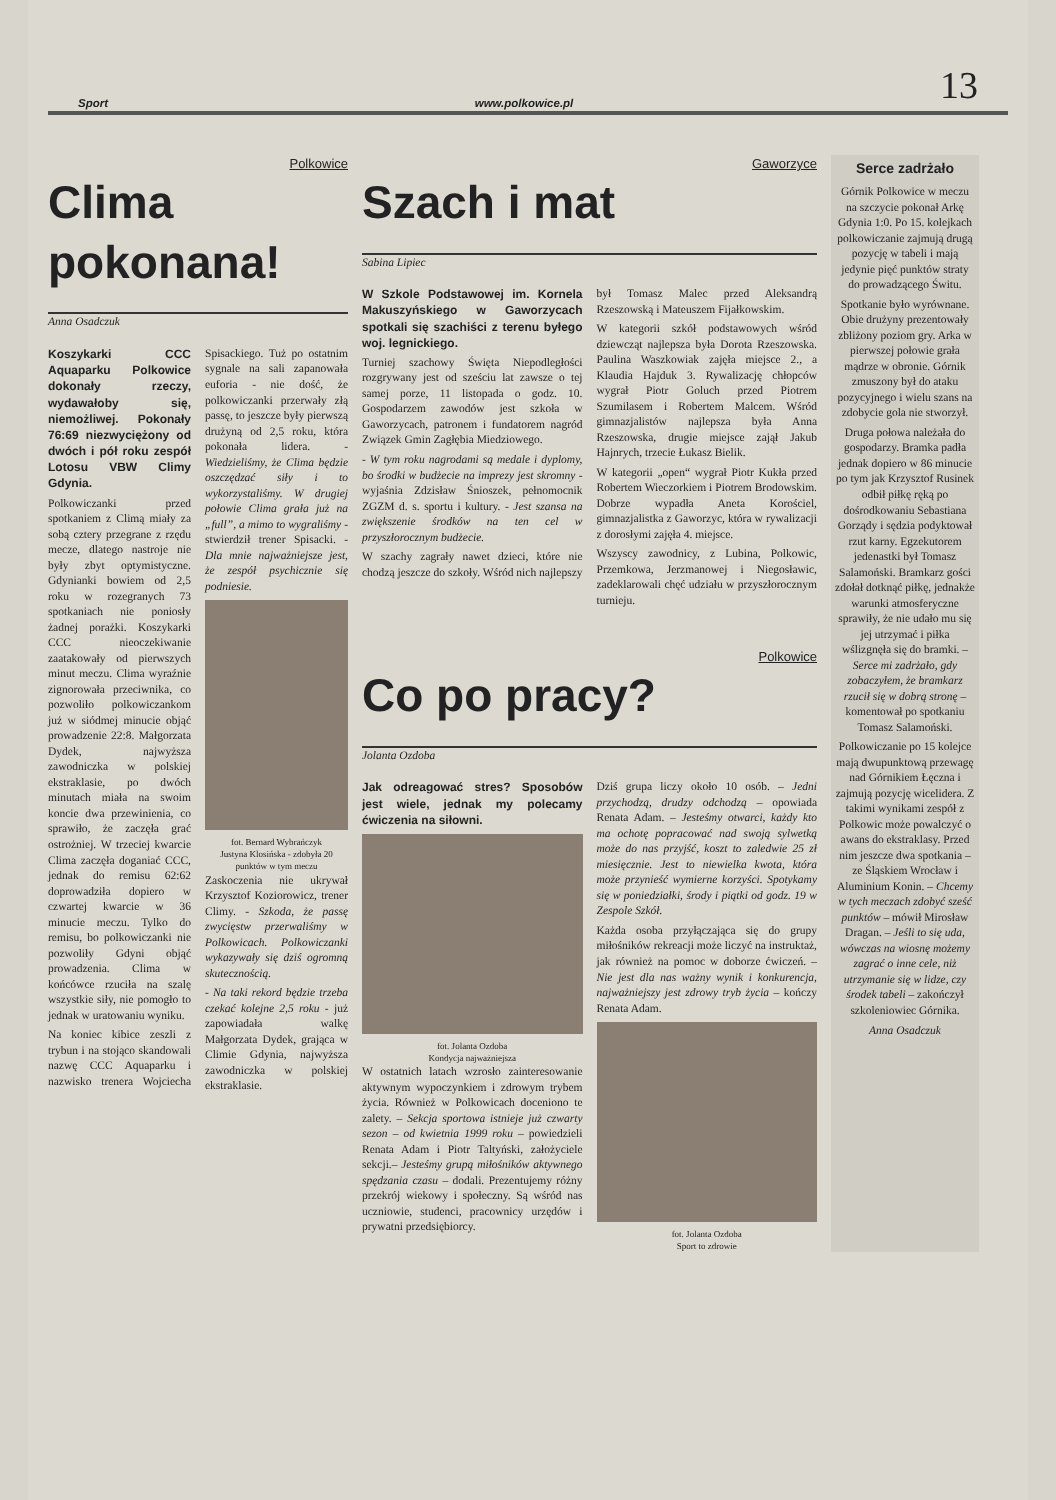Sport www.polkowice.pl 13
Polkowice
Clima
pokonana!
Anna Osadczuk
Koszykarki CCC Aquaparku Polkowice dokonały rzeczy, wydawałoby się, niemożliwej. Pokonały 76:69 niezwyciężony od dwóch i pół roku zespół Lotosu VBW Climy Gdynia.
Polkowiczanki przed spotkaniem z Climą miały za sobą cztery przegrane z rzędu mecze, dlatego nastroje nie były zbyt optymistyczne. Gdynianki bowiem od 2,5 roku w rozegranych 73 spotkaniach nie poniosły żadnej porażki. Koszykarki CCC nieoczekiwanie zaatakowały od pierwszych minut meczu. Clima wyraźnie zignorowała przeciwnika, co pozwoliło polkowiczankom już w siódmej minucie objąć prowadzenie 22:8. Małgorzata Dydek, najwyższa zawodniczka w polskiej ekstraklasie, po dwóch minutach miała na swoim koncie dwa przewinienia, co sprawiło, że zaczęła grać ostrożniej. W trzeciej kwarcie Clima zaczęła doganiać CCC, jednak do remisu 62:62 doprowadziła dopiero w czwartej kwarcie w 36 minucie meczu. Tylko do remisu, bo polkowiczanki nie pozwoliły Gdyni objąć prowadzenia. Clima w końcówce rzuciła na szalę wszystkie siły, nie pomogło to jednak w uratowaniu wyniku.
Na koniec kibice zeszli z trybun i na stojąco skandowali nazwę CCC Aquaparku i nazwisko trenera Wojciecha Spisackiego. Tuż po ostatnim sygnale na sali zapanowała euforia - nie dość, że polkowiczanki przerwały złą passę, to jeszcze były pierwszą drużyną od 2,5 roku, która pokonała lidera. - Wiedzieliśmy, że Clima będzie oszczędzać siły i to wykorzystaliśmy. W drugiej połowie Clima grała już na „full”, a mimo to wygraliśmy - stwierdził trener Spisacki. - Dla mnie najważniejsze jest, że zespół psychicznie się podniesie.
fot. Bernard Wybrańczyk
Justyna Klosińska - zdobyła 20 punktów w tym meczu
Zaskoczenia nie ukrywał Krzysztof Koziorowicz, trener Climy. - Szkoda, że passę zwycięstw przerwaliśmy w Polkowicach. Polkowiczanki wykazywały się dziś ogromną skutecznością.
- Na taki rekord będzie trzeba czekać kolejne 2,5 roku - już zapowiadała walkę Małgorzata Dydek, grająca w Climie Gdynia, najwyższa zawodniczka w polskiej ekstraklasie.
Gaworzyce
Szach i mat
Sabina Lipiec
W Szkole Podstawowej im. Kornela Makuszyńskiego w Gaworzycach spotkali się szachiści z terenu byłego woj. legnickiego.
Turniej szachowy Święta Niepodległości rozgrywany jest od sześciu lat zawsze o tej samej porze, 11 listopada o godz. 10. Gospodarzem zawodów jest szkoła w Gaworzycach, patronem i fundatorem nagród Związek Gmin Zagłębia Miedziowego.
- W tym roku nagrodami są medale i dyplomy, bo środki w budżecie na imprezy jest skromny - wyjaśnia Zdzisław Śnioszek, pełnomocnik ZGZM d. s. sportu i kultury. - Jest szansa na zwiększenie środków na ten cel w przyszłorocznym budżecie.
W szachy zagrały nawet dzieci, które nie chodzą jeszcze do szkoły. Wśród nich najlepszy był Tomasz Malec przed Aleksandrą Rzeszowską i Mateuszem Fijałkowskim.
W kategorii szkół podstawowych wśród dziewcząt najlepsza była Dorota Rzeszowska. Paulina Waszkowiak zajęła miejsce 2., a Klaudia Hajduk 3. Rywalizację chłopców wygrał Piotr Goluch przed Piotrem Szumilasem i Robertem Malcem. Wśród gimnazjalistów najlepsza była Anna Rzeszowska, drugie miejsce zajął Jakub Hajnrych, trzecie Łukasz Bielik.
W kategorii „open“ wygrał Piotr Kukła przed Robertem Wieczorkiem i Piotrem Brodowskim. Dobrze wypadła Aneta Korościel, gimnazjalistka z Gaworzyc, która w rywalizacji z dorosłymi zajęła 4. miejsce.
Wszyscy zawodnicy, z Lubina, Polkowic, Przemkowa, Jerzmanowej i Niegosławic, zadeklarowali chęć udziału w przyszłorocznym turnieju.
Polkowice
Co po pracy?
Jolanta Ozdoba
Jak odreagować stres? Sposobów jest wiele, jednak my polecamy ćwiczenia na siłowni.
fot. Jolanta Ozdoba
Kondycja najważniejsza
W ostatnich latach wzrosło zainteresowanie aktywnym wypoczynkiem i zdrowym trybem życia. Również w Polkowicach doceniono te zalety. – Sekcja sportowa istnieje już czwarty sezon – od kwietnia 1999 roku – powiedzieli Renata Adam i Piotr Taltyński, założyciele sekcji.– Jesteśmy grupą miłośników aktywnego spędzania czasu – dodali. Prezentujemy różny przekrój wiekowy i społeczny. Są wśród nas uczniowie, studenci, pracownicy urzędów i prywatni przedsiębiorcy.
Dziś grupa liczy około 10 osób. – Jedni przychodzą, drudzy odchodzą – opowiada Renata Adam. – Jesteśmy otwarci, każdy kto ma ochotę popracować nad swoją sylwetką może do nas przyjść, koszt to zaledwie 25 zł miesięcznie. Jest to niewielka kwota, która może przynieść wymierne korzyści. Spotykamy się w poniedziałki, środy i piątki od godz. 19 w Zespole Szkół.
Każda osoba przyłączająca się do grupy miłośników rekreacji może liczyć na instruktaż, jak również na pomoc w doborze ćwiczeń. – Nie jest dla nas ważny wynik i konkurencja, najważniejszy jest zdrowy tryb życia – kończy Renata Adam.
fot. Jolanta Ozdoba
Sport to zdrowie
Serce zadrżało
Górnik Polkowice w meczu na szczycie pokonał Arkę Gdynia 1:0. Po 15. kolejkach polkowiczanie zajmują drugą pozycję w tabeli i mają jedynie pięć punktów straty do prowadzącego Świtu.
Spotkanie było wyrównane. Obie drużyny prezentowały zbliżony poziom gry. Arka w pierwszej połowie grała mądrze w obronie. Górnik zmuszony był do ataku pozycyjnego i wielu szans na zdobycie gola nie stworzył.
Druga połowa należała do gospodarzy. Bramka padła jednak dopiero w 86 minucie po tym jak Krzysztof Rusinek odbił piłkę ręką po dośrodkowaniu Sebastiana Gorządy i sędzia podyktował rzut karny. Egzekutorem jedenastki był Tomasz Salamoński. Bramkarz gości zdołał dotknąć piłkę, jednakże warunki atmosferyczne sprawiły, że nie udało mu się jej utrzymać i piłka wślizgnęła się do bramki. – Serce mi zadrżało, gdy zobaczyłem, że bramkarz rzucił się w dobrą stronę – komentował po spotkaniu Tomasz Salamoński.
Polkowiczanie po 15 kolejce mają dwupunktową przewagę nad Górnikiem Łęczna i zajmują pozycję wicelidera. Z takimi wynikami zespół z Polkowic może powalczyć o awans do ekstraklasy. Przed nim jeszcze dwa spotkania – ze Śląskiem Wrocław i Aluminium Konin. – Chcemy w tych meczach zdobyć sześć punktów – mówił Mirosław Dragan. – Jeśli to się uda, wówczas na wiosnę możemy zagrać o inne cele, niż utrzymanie się w lidze, czy środek tabeli – zakończył szkoleniowiec Górnika.
Anna Osadczuk